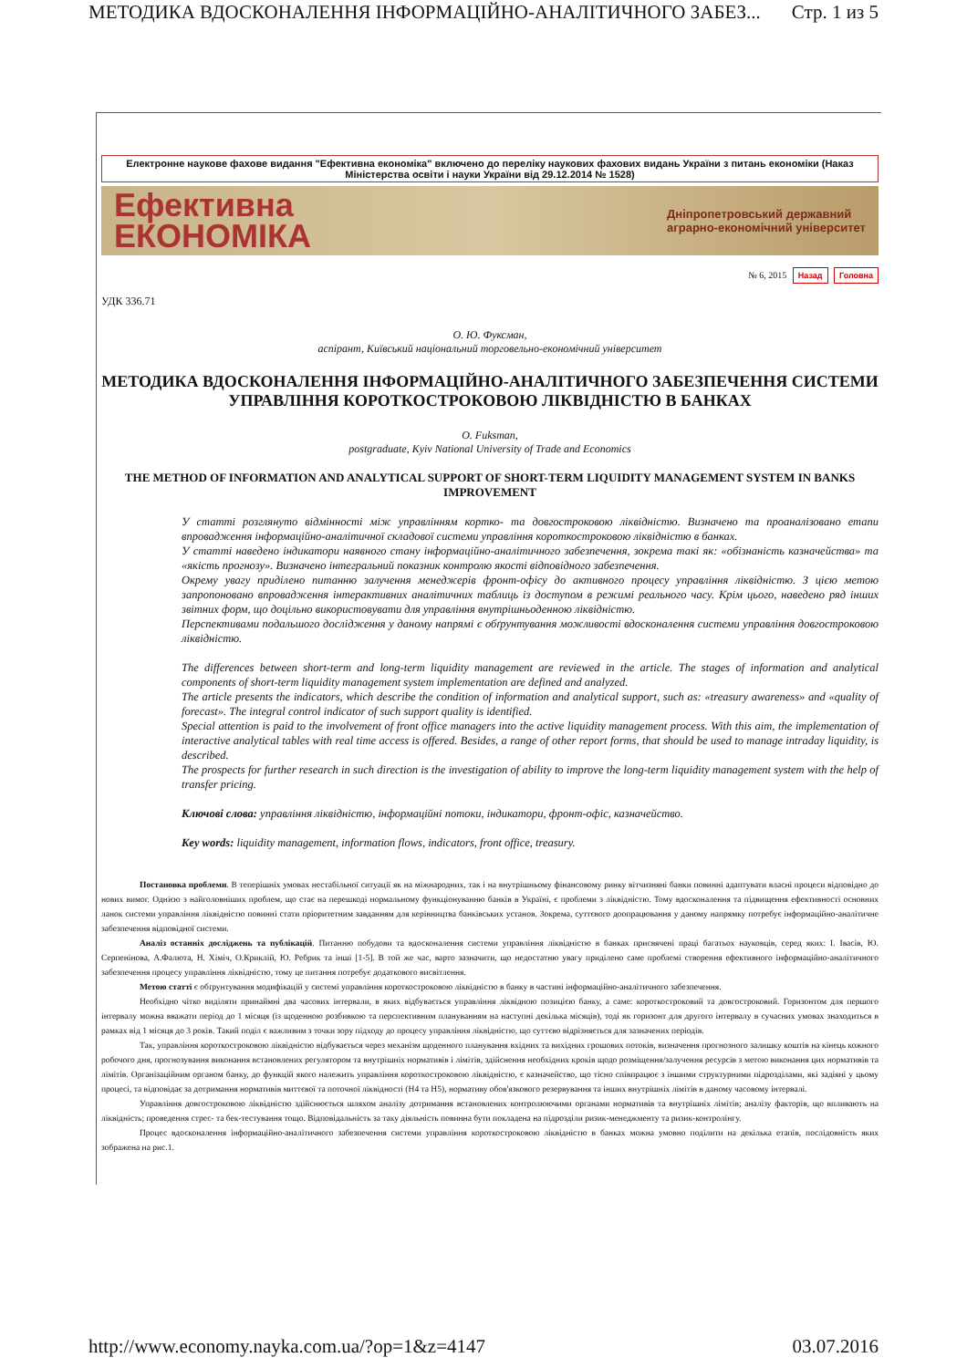МЕТОДИКА ВДОСКОНАЛЕННЯ ІНФОРМАЦІЙНО-АНАЛІТИЧНОГО ЗАБЕЗ... Стр. 1 из 5
Електронне наукове фахове видання "Ефективна економіка" включено до переліку наукових фахових видань України з питань економіки (Наказ Міністерства освіти і науки України від 29.12.2014 № 1528)
Ефективна
ЕКОНОМІКА
Дніпропетровський державний
аграрно-економічний університет
№ 6, 2015 Назад Головна
УДК 336.71
О. Ю. Фуксман,
аспірант, Київський національний торговельно-економічний університет
МЕТОДИКА ВДОСКОНАЛЕННЯ ІНФОРМАЦІЙНО-АНАЛІТИЧНОГО ЗАБЕЗПЕЧЕННЯ СИСТЕМИ УПРАВЛІННЯ КОРОТКОСТРОКОВОЮ ЛІКВІДНІСТЮ В БАНКАХ
O. Fuksman,
postgraduate, Kyiv National University of Trade and Economics
THE METHOD OF INFORMATION AND ANALYTICAL SUPPORT OF SHORT-TERM LIQUIDITY MANAGEMENT SYSTEM IN BANKS IMPROVEMENT
У статті розглянуто відмінності між управлінням кортко- та довгостроковою ліквідністю. Визначено та проаналізовано етапи впровадження інформаційно-аналітичної складової системи управління короткостроковою ліквідністю в банках.
У статті наведено індикатори наявного стану інформаційно-аналітичного забезпечення, зокрема такі як: «обізнаність казначейства» та «якість прогнозу». Визначено інтегральний показник контролю якості відповідного забезпечення.
Окрему увагу приділено питанню залучення менеджерів фронт-офісу до активного процесу управління ліквідністю. З цією метою запропоновано впровадження інтерактивних аналітичних таблиць із доступом в режимі реального часу. Крім цього, наведено ряд інших звітних форм, що доцільно використовувати для управління внутрішньоденною ліквідністю.
Перспективами подальшого дослідження у даному напрямі є обґрунтування можливості вдосконалення системи управління довгостроковою ліквідністю.
The differences between short-term and long-term liquidity management are reviewed in the article. The stages of information and analytical components of short-term liquidity management system implementation are defined and analyzed.
The article presents the indicators, which describe the condition of information and analytical support, such as: «treasury awareness» and «quality of forecast». The integral control indicator of such support quality is identified.
Special attention is paid to the involvement of front office managers into the active liquidity management process. With this aim, the implementation of interactive analytical tables with real time access is offered. Besides, a range of other report forms, that should be used to manage intraday liquidity, is described.
The prospects for further research in such direction is the investigation of ability to improve the long-term liquidity management system with the help of transfer pricing.
Ключові слова: управління ліквідністю, інформаційні потоки, індикатори, фронт-офіс, казначейство.
Key words: liquidity management, information flows, indicators, front office, treasury.
Постановка проблеми. В теперішніх умовах нестабільної ситуації як на міжнародних, так і на внутрішньому фінансовому ринку вітчизняні банки повинні адаптувати власні процеси відповідно до нових вимог. Однією з найголовніших проблем, що стає на перешкоді нормальному функціонуванню банків в Україні, є проблеми з ліквідністю. Тому вдосконалення та підвищення ефективності основних ланок системи управління ліквідністю повинні стати пріоритетним завданням для керівництва банківських установ. Зокрема, суттєвого доопрацювання у даному напрямку потребує інформаційно-аналітичне забезпечення відповідної системи.
Аналіз останніх досліджень та публікацій. Питанню побудови та вдосконалення системи управління ліквідністю в банках присвячені праці багатьох науковців, серед яких: І. Івасів, Ю. Серпенінова, А.Фалюта, Н. Хіміч, О.Криклій, Ю. Ребрик та інші [1-5]. В той же час, варто зазначити, що недостатню увагу приділено саме проблемі створення ефективного інформаційно-аналітичного забезпечення процесу управління ліквідністю, тому це питання потребує додаткового висвітлення.
Метою статті є обґрунтування модифікацій у системі управління короткостроковою ліквідністю в банку в частині інформаційно-аналітичного забезпечення.
Необхідно чітко виділяти принаймні два часових інтервали, в яких відбувається управління ліквідною позицією банку, а саме: короткостроковий та довгостроковий. Горизонтом для першого інтервалу можна вважати період до 1 місяця (із щоденною розбивкою та перспективним плануванням на наступні декілька місяців), тоді як горизонт для другого інтервалу в сучасних умовах знаходиться в рамках від 1 місяця до 3 років. Такий поділ є важливим з точки зору підходу до процесу управління ліквідністю, що суттєво відрізняється для зазначених періодів.
Так, управління короткостроковою ліквідністю відбувається через механізм щоденного планування вхідних та вихідних грошових потоків, визначення прогнозного залишку коштів на кінець кожного робочого дня, прогнозування виконання встановлених регулятором та внутрішніх нормативів і лімітів, здійснення необхідних кроків щодо розміщення/залучення ресурсів з метою виконання цих нормативів та лімітів. Організаційним органом банку, до функцій якого належить управління короткостроковою ліквідністю, є казначейство, що тісно співпрацює з іншими структурними підрозділами, які задіяні у цьому процесі, та відповідає за дотримання нормативів миттєвої та поточної ліквідності (Н4 та Н5), нормативу обов'язкового резервування та інших внутрішніх лімітів в даному часовому інтервалі.
Управління довгостроковою ліквідністю здійснюється шляхом аналізу дотримання встановлених контролюючими органами нормативів та внутрішніх лімітів; аналізу факторів, що впливають на ліквідність; проведення стрес- та бек-тестування тощо. Відповідальність за таку діяльність повинна бути покладена на підрозділи ризик-менеджменту та ризик-контролінгу.
Процес вдосконалення інформаційно-аналітичного забезпечення системи управління короткостроковою ліквідністю в банках можна умовно поділити на декілька етапів, послідовність яких зображена на рис.1.
http://www.economy.nayka.com.ua/?op=1&z=4147 03.07.2016